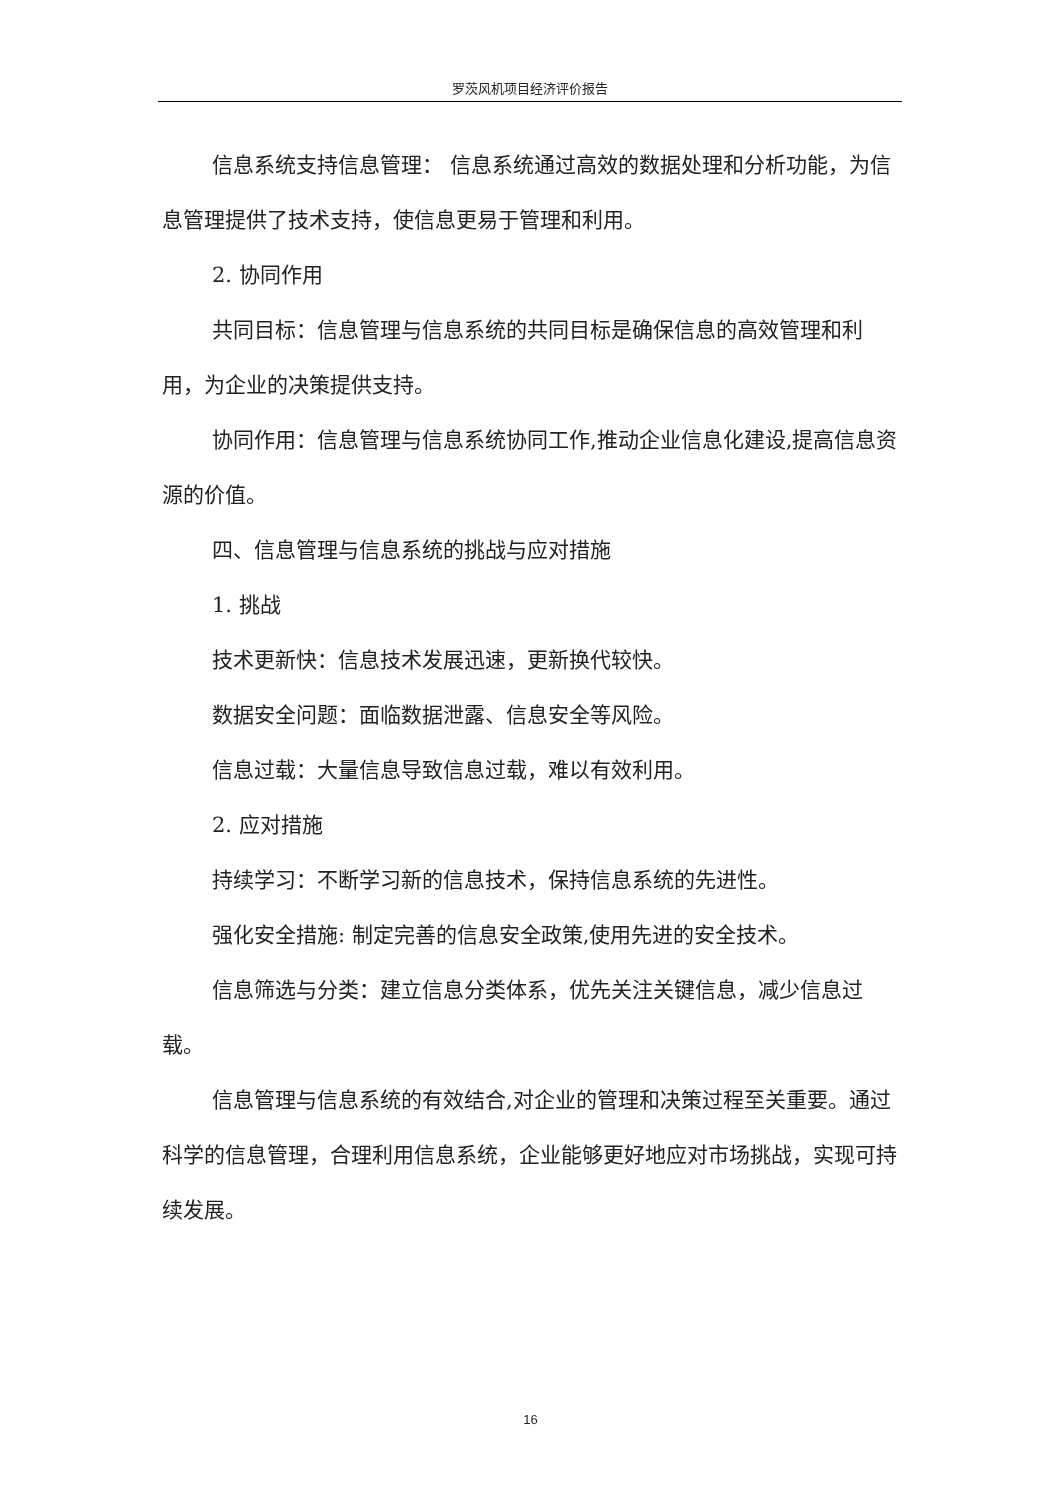罗茨风机项目经济评价报告
信息系统支持信息管理： 信息系统通过高效的数据处理和分析功能，为信息管理提供了技术支持，使信息更易于管理和利用。
2. 协同作用
共同目标：信息管理与信息系统的共同目标是确保信息的高效管理和利用，为企业的决策提供支持。
协同作用：信息管理与信息系统协同工作,推动企业信息化建设,提高信息资源的价值。
四、信息管理与信息系统的挑战与应对措施
1. 挑战
技术更新快：信息技术发展迅速，更新换代较快。
数据安全问题：面临数据泄露、信息安全等风险。
信息过载：大量信息导致信息过载，难以有效利用。
2. 应对措施
持续学习：不断学习新的信息技术，保持信息系统的先进性。
强化安全措施: 制定完善的信息安全政策,使用先进的安全技术。
信息筛选与分类：建立信息分类体系，优先关注关键信息，减少信息过载。
信息管理与信息系统的有效结合,对企业的管理和决策过程至关重要。通过科学的信息管理，合理利用信息系统，企业能够更好地应对市场挑战，实现可持续发展。
16